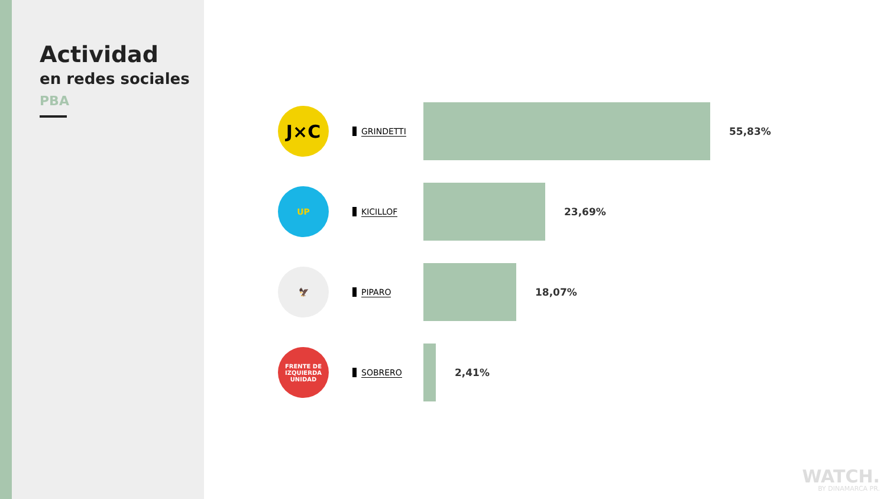Actividad
en redes sociales
PBA
J×C
GRINDETTI
55,83%
UP
KICILLOF
23,69%
🦅
PIPARO
18,07%
FRENTE DE IZQUIERDA
UNIDAD
SOBRERO
2,41%
WATCH.
BY DINAMARCA PR.